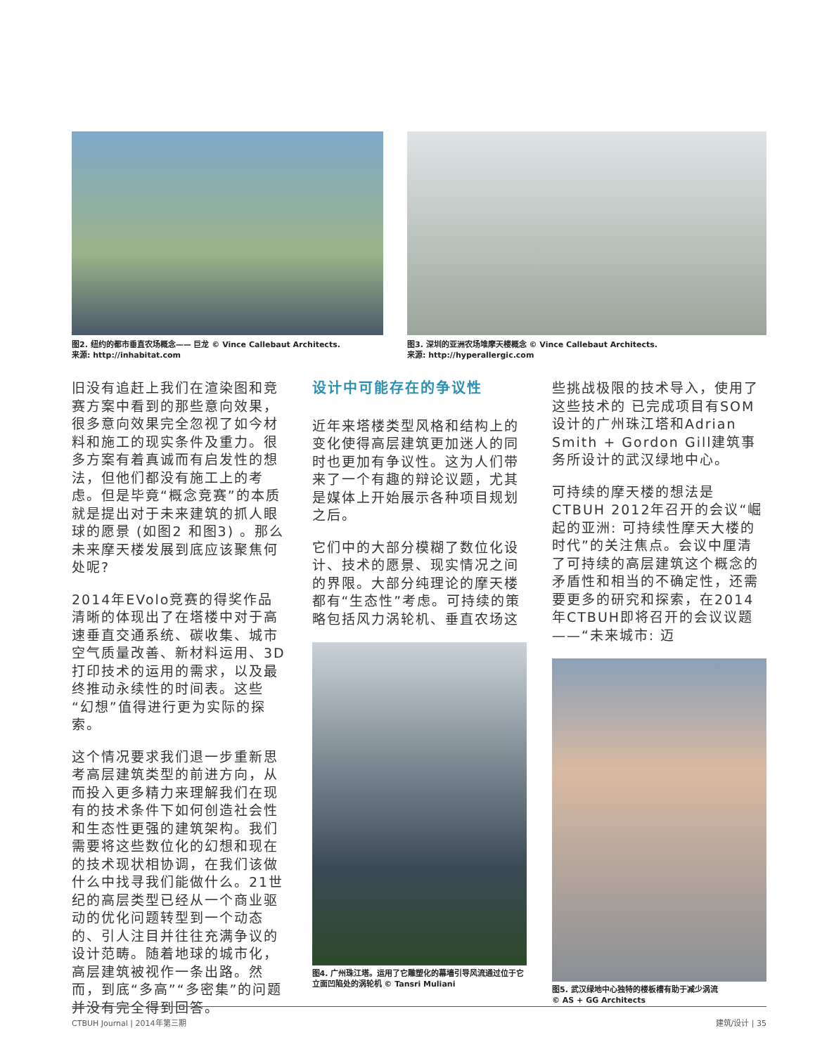图2. 纽约的都市垂直农场概念—— 巨龙 © Vince Callebaut Architects.
来源: http://inhabitat.com
图3. 深圳的亚洲农场堆摩天楼概念 © Vince Callebaut Architects.
来源: http://hyperallergic.com
旧没有追赶上我们在渲染图和竞赛方案中看到的那些意向效果，很多意向效果完全忽视了如今材料和施工的现实条件及重力。很多方案有着真诚而有启发性的想法，但他们都没有施工上的考虑。但是毕竟“概念竞赛”的本质就是提出对于未来建筑的抓人眼球的愿景 (如图2 和图3) 。那么未来摩天楼发展到底应该聚焦何处呢?
2014年EVolo竞赛的得奖作品清晰的体现出了在塔楼中对于高速垂直交通系统、碳收集、城市空气质量改善、新材料运用、3D打印技术的运用的需求，以及最终推动永续性的时间表。这些“幻想”值得进行更为实际的探索。
这个情况要求我们退一步重新思考高层建筑类型的前进方向，从而投入更多精力来理解我们在现有的技术条件下如何创造社会性和生态性更强的建筑架构。我们需要将这些数位化的幻想和现在的技术现状相协调，在我们该做什么中找寻我们能做什么。21世纪的高层类型已经从一个商业驱动的优化问题转型到一个动态的、引人注目并往往充满争议的设计范畴。随着地球的城市化，高层建筑被视作一条出路。然而，到底“多高”“多密集”的问题并没有完全得到回答。
设计中可能存在的争议性
近年来塔楼类型风格和结构上的变化使得高层建筑更加迷人的同时也更加有争议性。这为人们带来了一个有趣的辩论议题，尤其是媒体上开始展示各种项目规划之后。
它们中的大部分模糊了数位化设计、技术的愿景、现实情况之间的界限。大部分纯理论的摩天楼都有“生态性”考虑。可持续的策略包括风力涡轮机、垂直农场这
图4. 广州珠江塔。运用了它雕塑化的幕墙引导风流通过位于它立面凹陷处的涡轮机 © Tansri Muliani
些挑战极限的技术导入，使用了这些技术的 已完成项目有SOM设计的广州珠江塔和Adrian Smith + Gordon Gill建筑事务所设计的武汉绿地中心。
可持续的摩天楼的想法是CTBUH 2012年召开的会议“崛起的亚洲: 可持续性摩天大楼的时代”的关注焦点。会议中厘清了可持续的高层建筑这个概念的矛盾性和相当的不确定性，还需要更多的研究和探索，在2014年CTBUH即将召开的会议议题——“未来城市: 迈
图5. 武汉绿地中心独特的楼板槽有助于减少涡流
© AS + GG Architects
CTBUH Journal | 2014年第三期 建筑/设计 | 35